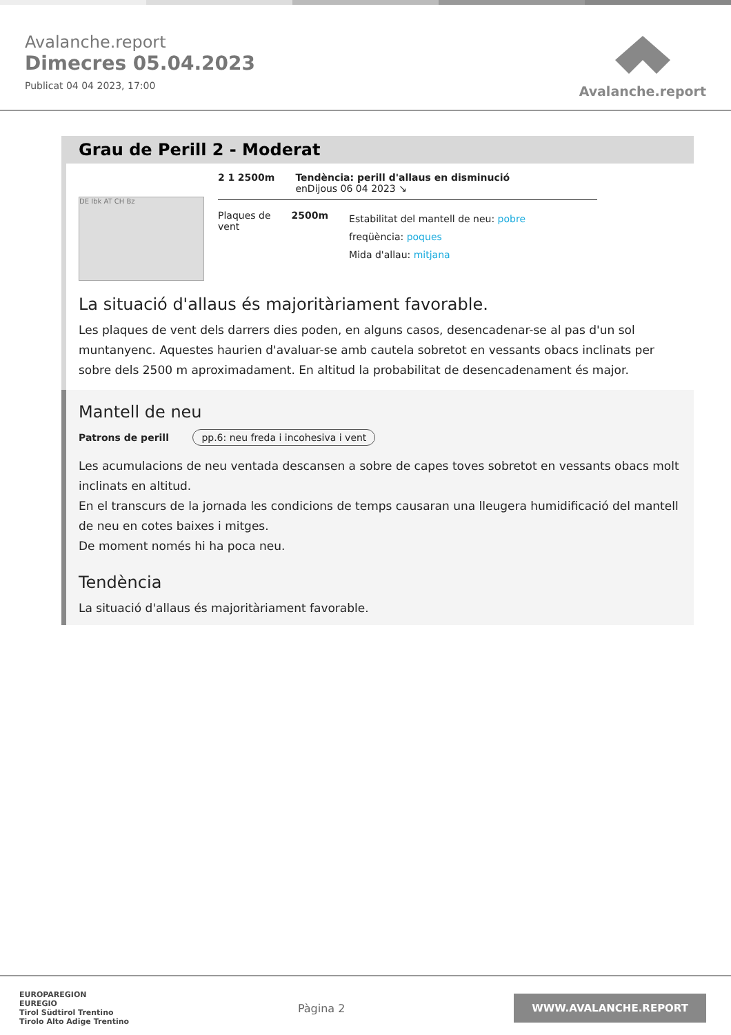Avalanche.report
Dimecres 05.04.2023
Publicat 04 04 2023, 17:00
Avalanche.report
Grau de Perill 2 - Moderat
DE Ibk AT CH Bz
2 1 2500m Tendència: perill d'allaus en disminució
enDijous 06 04 2023 ↘
Plaques de
vent
2500m
Estabilitat del mantell de neu: pobre
freqüència: poques
Mida d'allau: mitjana
La situació d'allaus és majoritàriament favorable.
Les plaques de vent dels darrers dies poden, en alguns casos, desencadenar-se al pas d'un sol muntanyenc. Aquestes haurien d'avaluar-se amb cautela sobretot en vessants obacs inclinats per sobre dels 2500 m aproximadament. En altitud la probabilitat de desencadenament és major.
Mantell de neu
Patrons de perill pp.6: neu freda i incohesiva i vent
Les acumulacions de neu ventada descansen a sobre de capes toves sobretot en vessants obacs molt inclinats en altitud.
En el transcurs de la jornada les condicions de temps causaran una lleugera humidificació del mantell de neu en cotes baixes i mitges.
De moment només hi ha poca neu.
Tendència
La situació d'allaus és majoritàriament favorable.
EUROPAREGION
EUREGIO
Tirol Südtirol Trentino
Tirolo Alto Adige Trentino
Pàgina 2
WWW.AVALANCHE.REPORT